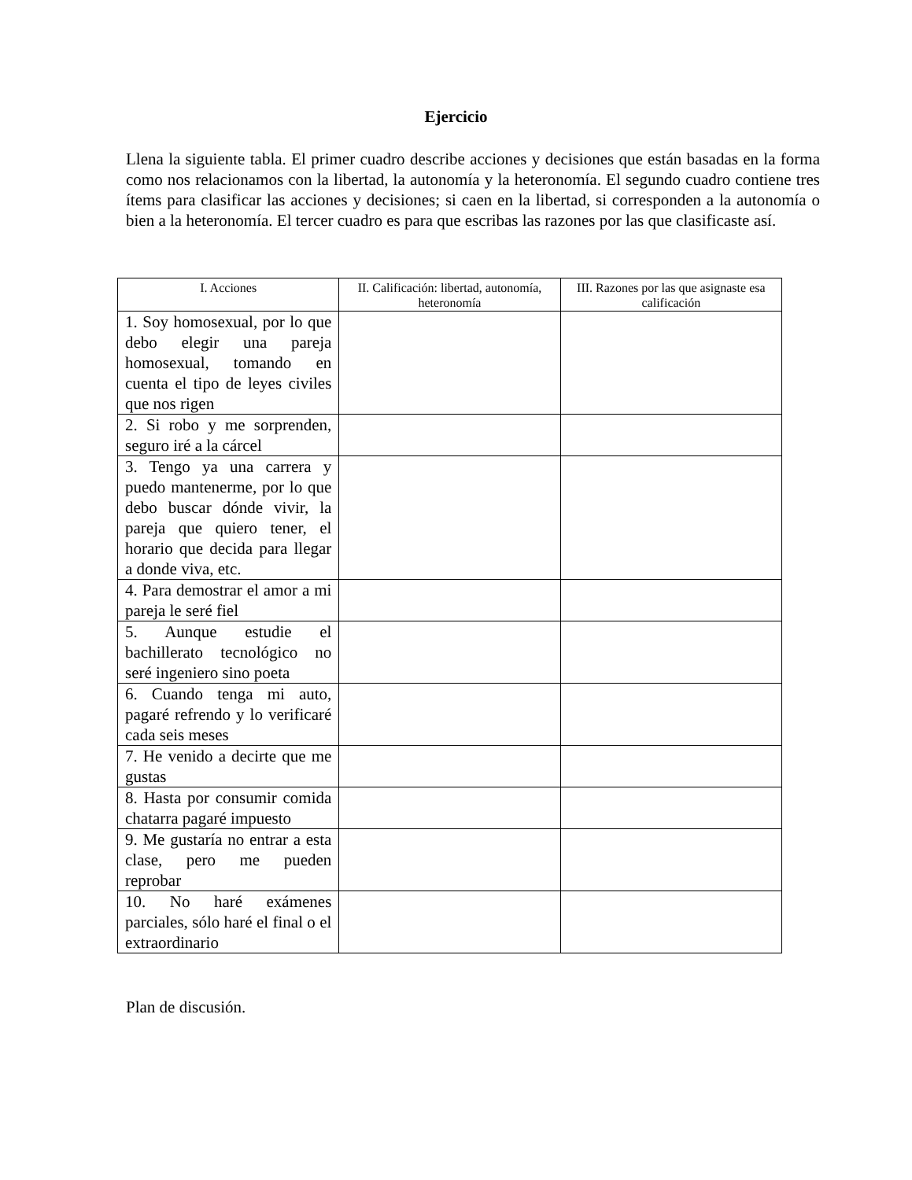Ejercicio
Llena la siguiente tabla. El primer cuadro describe acciones y decisiones que están basadas en la forma como nos relacionamos con la libertad, la autonomía y la heteronomía. El segundo cuadro contiene tres ítems para clasificar las acciones y decisiones; si caen en la libertad, si corresponden a la autonomía o bien a la heteronomía. El tercer cuadro es para que escribas las razones por las que clasificaste así.
| I. Acciones | II. Calificación: libertad, autonomía, heteronomía | III. Razones por las que asignaste esa calificación |
| --- | --- | --- |
| 1. Soy homosexual, por lo que debo elegir una pareja homosexual, tomando en cuenta el tipo de leyes civiles que nos rigen | | |
| 2. Si robo y me sorprenden, seguro iré a la cárcel | | |
| 3. Tengo ya una carrera y puedo mantenerme, por lo que debo buscar dónde vivir, la pareja que quiero tener, el horario que decida para llegar a donde viva, etc. | | |
| 4. Para demostrar el amor a mi pareja le seré fiel | | |
| 5. Aunque estudie el bachillerato tecnológico no seré ingeniero sino poeta | | |
| 6. Cuando tenga mi auto, pagaré refrendo y lo verificaré cada seis meses | | |
| 7. He venido a decirte que me gustas | | |
| 8. Hasta por consumir comida chatarra pagaré impuesto | | |
| 9. Me gustaría no entrar a esta clase, pero me pueden reprobar | | |
| 10. No haré exámenes parciales, sólo haré el final o el extraordinario | | |
Plan de discusión.